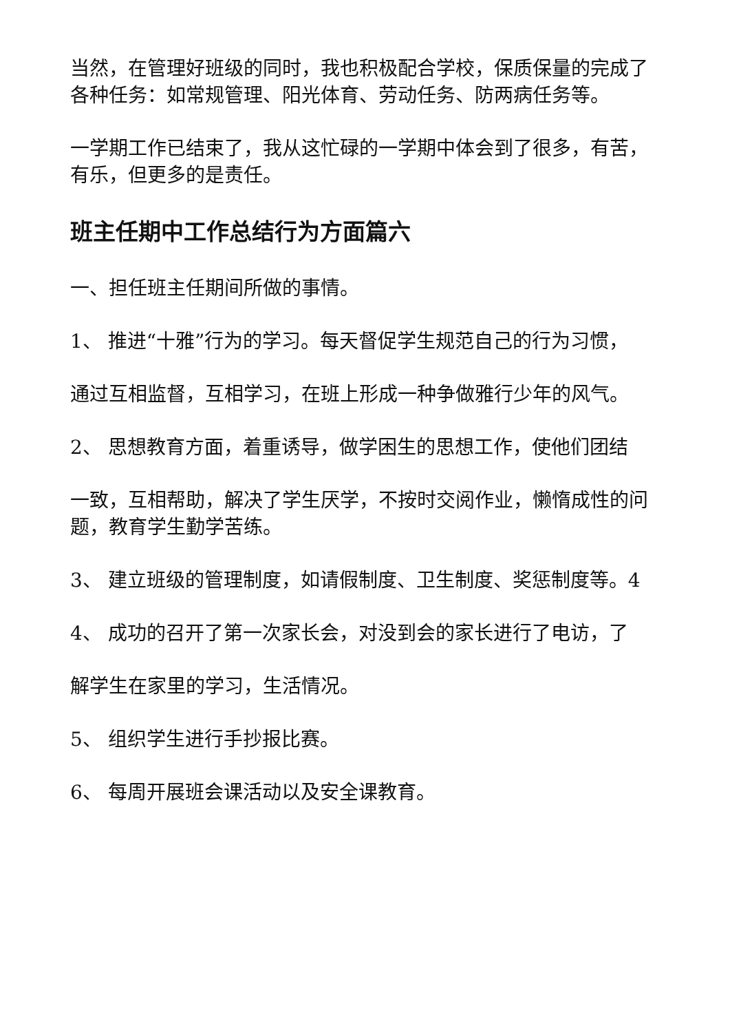当然，在管理好班级的同时，我也积极配合学校，保质保量的完成了各种任务：如常规管理、阳光体育、劳动任务、防两病任务等。
一学期工作已结束了，我从这忙碌的一学期中体会到了很多，有苦，有乐，但更多的是责任。
班主任期中工作总结行为方面篇六
一、担任班主任期间所做的事情。
1、 推进“十雅”行为的学习。每天督促学生规范自己的行为习惯，
通过互相监督，互相学习，在班上形成一种争做雅行少年的风气。
2、 思想教育方面，着重诱导，做学困生的思想工作，使他们团结
一致，互相帮助，解决了学生厌学，不按时交阅作业，懒惰成性的问题，教育学生勤学苦练。
3、 建立班级的管理制度，如请假制度、卫生制度、奖惩制度等。4
4、 成功的召开了第一次家长会，对没到会的家长进行了电访，了
解学生在家里的学习，生活情况。
5、 组织学生进行手抄报比赛。
6、 每周开展班会课活动以及安全课教育。